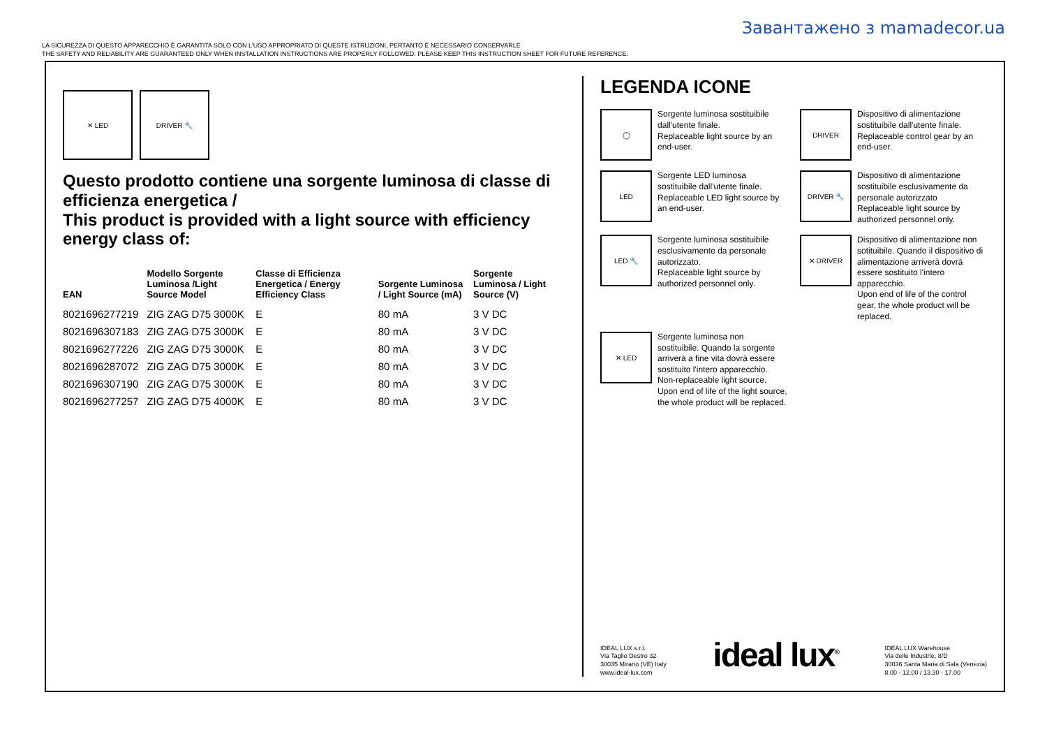Завантажено з mamadecor.ua
LA SICUREZZA DI QUESTO APPARECCHIO È GARANTITA SOLO CON L'USO APPROPRIATO DI QUESTE ISTRUZIONI, PERTANTO È NECESSARIO CONSERVARLE
THE SAFETY AND RELIABILITY ARE GUARANTEED ONLY WHEN INSTALLATION INSTRUCTIONS ARE PROPERLY FOLLOWED. PLEASE KEEP THIS INSTRUCTION SHEET FOR FUTURE REFERENCE.
✕ LED DRIVER 🔧
Questo prodotto contiene una sorgente luminosa di classe di efficienza energetica /
This product is provided with a light source with efficiency energy class of:
| EAN | Modello Sorgente Luminosa /Light Source Model | Classe di Efficienza Energetica / Energy Efficiency Class | Sorgente Luminosa / Light Source (mA) | Sorgente Luminosa / Light Source (V) |
| --- | --- | --- | --- | --- |
| 8021696277219 | ZIG ZAG D75 3000K | E | 80 mA | 3 V DC |
| 8021696307183 | ZIG ZAG D75 3000K | E | 80 mA | 3 V DC |
| 8021696277226 | ZIG ZAG D75 3000K | E | 80 mA | 3 V DC |
| 8021696287072 | ZIG ZAG D75 3000K | E | 80 mA | 3 V DC |
| 8021696307190 | ZIG ZAG D75 3000K | E | 80 mA | 3 V DC |
| 8021696277257 | ZIG ZAG D75 4000K | E | 80 mA | 3 V DC |
LEGENDA ICONE
◯
Sorgente luminosa sostituibile dall'utente finale.
Replaceable light source by an end-user.
DRIVER
Dispositivo di alimentazione sostituibile dall'utente finale.
Replaceable control gear by an end-user.
LED
Sorgente LED luminosa sostituibile dall'utente finale.
Replaceable LED light source by an end-user.
DRIVER 🔧
Dispositivo di alimentazione sostituibile esclusivamente da personale autorizzato
Replaceable light source by authorized personnel only.
LED 🔧
Sorgente luminosa sostituibile esclusivamente da personale autorizzato.
Replaceable light source by authorized personnel only.
✕ DRIVER
Dispositivo di alimentazione non sotituibile. Quando il dispositivo di alimentazione arriverà dovrà essere sostituito l'intero apparecchio.
Upon end of life of the control gear, the whole product will be replaced.
✕ LED
Sorgente luminosa non sostituibile. Quando la sorgente arriverà a fine vita dovrà essere sostituito l'intero apparecchio.
Non-replaceable light source. Upon end of life of the light source, the whole product will be replaced.
IDEAL LUX s.r.l.
Via Taglio Destro 32
30035 Mirano (VE) Italy
www.ideal-lux.com
ideal lux<sup>®</sup>
IDEAL LUX Warehouse
Via delle Industrie, 8/D
30036 Santa Maria di Sala (Venezia)
8.00 - 12.00 / 13.30 - 17.00